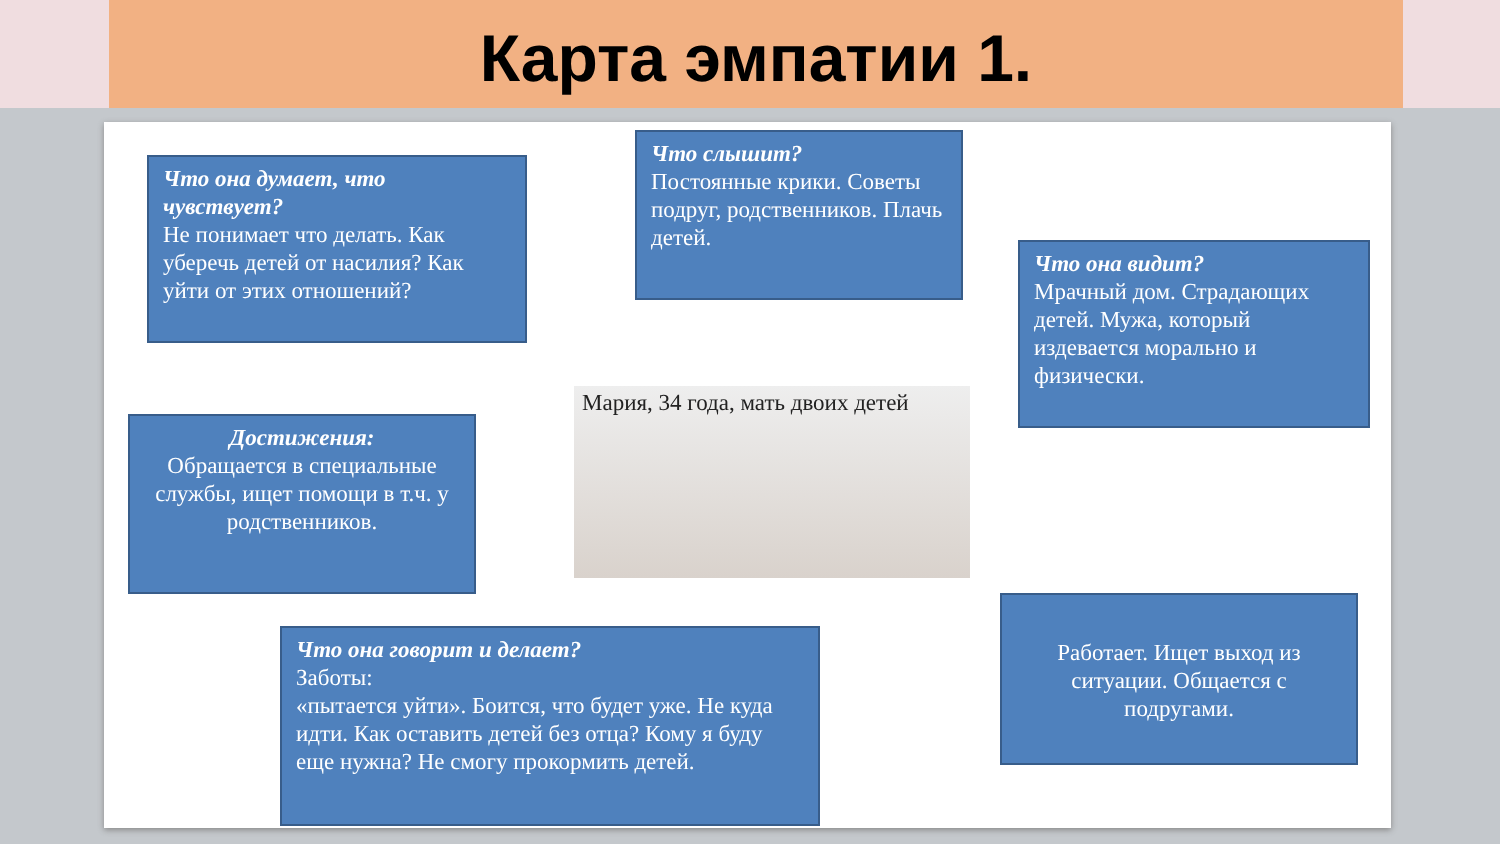Карта эмпатии 1.
Что она думает, что чувствует?
Не понимает что делать. Как уберечь детей от насилия? Как уйти от этих отношений?
Что слышит?
Постоянные крики. Советы подруг, родственников. Плачь детей.
Что она видит?
Мрачный дом. Страдающих детей. Мужа, который издевается морально и физически.
Мария, 34 года, мать двоих детей
Достижения:
Обращается в специальные службы, ищет помощи в т.ч. у родственников.
Что она говорит и делает?
Заботы:
«пытается уйти». Боится, что будет уже. Не куда идти. Как оставить детей без отца? Кому я буду еще нужна? Не смогу прокормить детей.
Работает. Ищет выход из ситуации. Общается с подругами.